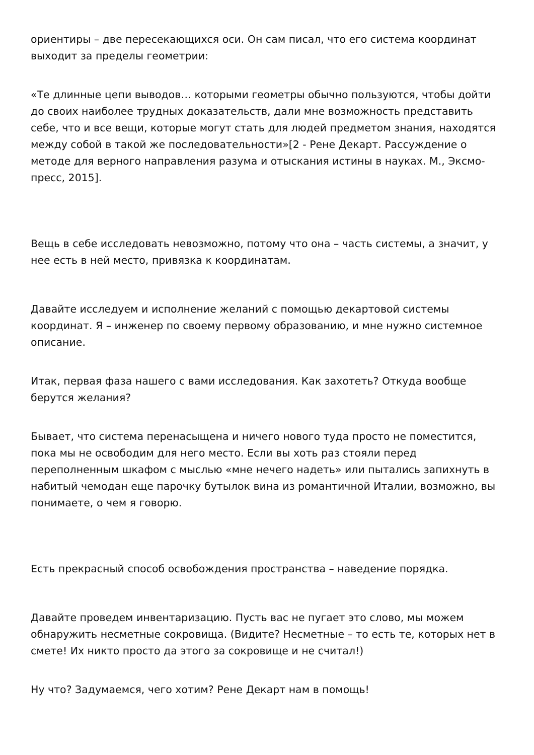ориентиры – две пересекающихся оси. Он сам писал, что его система координат выходит за пределы геометрии:
«Те длинные цепи выводов… которыми геометры обычно пользуются, чтобы дойти до своих наиболее трудных доказательств, дали мне возможность представить себе, что и все вещи, которые могут стать для людей предметом знания, находятся между собой в такой же последовательности»[2 - Рене Декарт. Рассуждение о методе для верного направления разума и отыскания истины в науках. М., Эксмо-пресс, 2015].
Вещь в себе исследовать невозможно, потому что она – часть системы, а значит, у нее есть в ней место, привязка к координатам.
Давайте исследуем и исполнение желаний с помощью декартовой системы координат. Я – инженер по своему первому образованию, и мне нужно системное описание.
Итак, первая фаза нашего с вами исследования. Как захотеть? Откуда вообще берутся желания?
Бывает, что система перенасыщена и ничего нового туда просто не поместится, пока мы не освободим для него место. Если вы хоть раз стояли перед переполненным шкафом с мыслью «мне нечего надеть» или пытались запихнуть в набитый чемодан еще парочку бутылок вина из романтичной Италии, возможно, вы понимаете, о чем я говорю.
Есть прекрасный способ освобождения пространства – наведение порядка.
Давайте проведем инвентаризацию. Пусть вас не пугает это слово, мы можем обнаружить несметные сокровища. (Видите? Несметные – то есть те, которых нет в смете! Их никто просто да этого за сокровище и не считал!)
Ну что? Задумаемся, чего хотим? Рене Декарт нам в помощь!